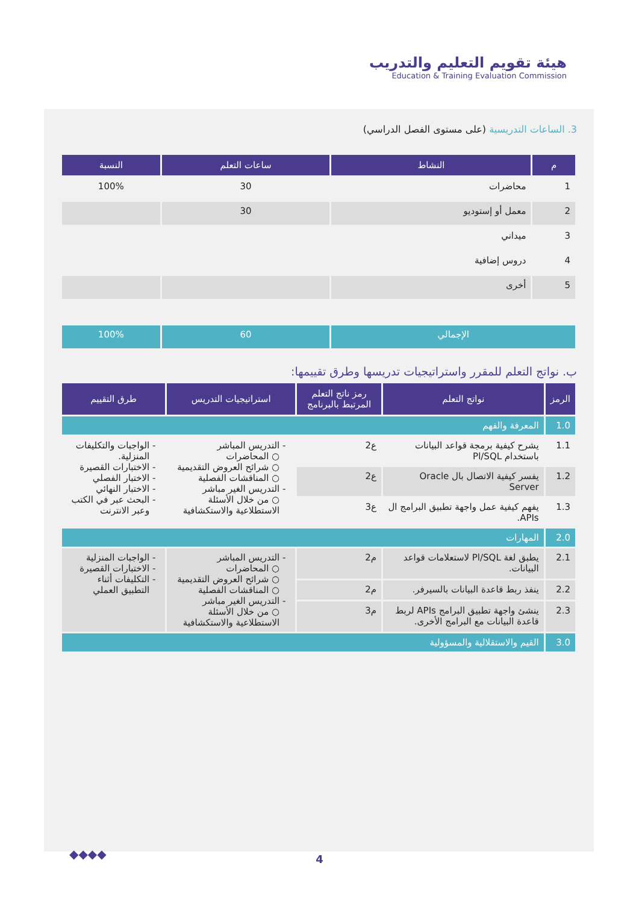هيئة تقويم التعليم والتدريب
Education & Training Evaluation Commission
3. الساعات التدريسية (على مستوى الفصل الدراسي)
| م | النشاط | ساعات التعلم | النسبة |
| --- | --- | --- | --- |
| 1 | محاضرات | 30 | 100% |
| 2 | معمل أو إستوديو | 30 | |
| 3 | ميداني | | |
| 4 | دروس إضافية | | |
| 5 | أخرى | | |
| الإجمالي | | 60 | 100% |
ب. نواتج التعلم للمقرر واستراتيجيات تدريسها وطرق تقييمها:
| الرمز | نواتج التعلم | رمز ناتج التعلم المرتبط بالبرنامج | استراتيجيات التدريس | طرق التقييم |
| --- | --- | --- | --- | --- |
| 1.0 | المعرفة والفهم | | | |
| 1.1 | يشرح كيفية برمجة قواعد البيانات باستخدام Pl/SQL | ع2 | التدريس المباشر ○ المحاضرات ○ شرائح العروض التقديمية ○ المناقشات الفصلية التدريس الغير مباشر ○ من خلال الأسئلة الاستطلاعية والاستكشافية | الواجبات والتكليفات المنزلية. الاختبارات القصيرة الاختبار الفصلي الاختبار النهائي البحث عبر في الكتب وعبر الانترنت |
| 1.2 | يفسر كيفية الاتصال بال Oracle Server | ع2 | | |
| 1.3 | يفهم كيفية عمل واجهة تطبيق البرامج ال APIs. | ع3 | | |
| 2.0 | المهارات | | | |
| 2.1 | يطبق لغة Pl/SQL لاستعلامات قواعد البيانات. | م2 | التدريس المباشر ○ المحاضرات ○ شرائح العروض التقديمية ○ المناقشات الفصلية التدريس الغير مباشر ○ من خلال الأسئلة الاستطلاعية والاستكشافية | الواجبات المنزلية الاختبارات القصيرة التكليفات أثناء التطبيق العملي |
| 2.2 | ينفذ ربط قاعدة البيانات بالسيرفر. | م2 | | |
| 2.3 | ينشئ واجهة تطبيق البرامج APIs لربط قاعدة البيانات مع البرامج الأخرى. | م3 | | |
| 3.0 | القيم والاستقلالية والمسؤولية | | | |
◆◆◆◆
4